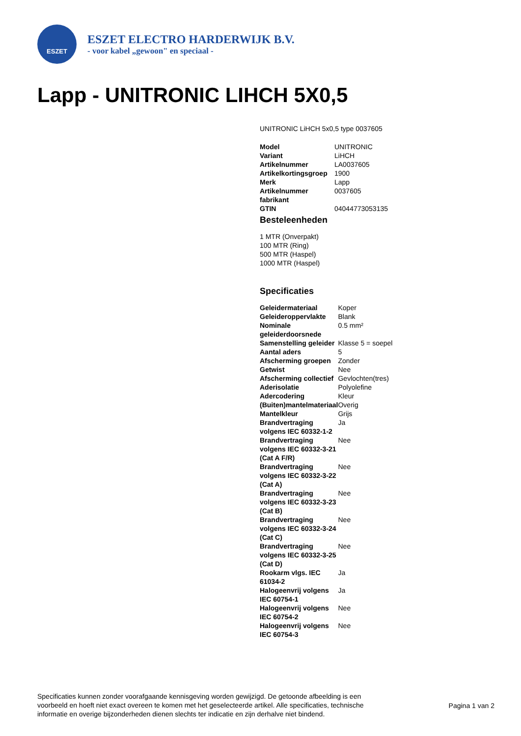ESZET
ESZET ELECTRO HARDERWIJK B.V.
- voor kabel „gewoon" en speciaal -
Lapp - UNITRONIC LIHCH 5X0,5
UNITRONIC LiHCH 5x0,5 type 0037605
| Model | UNITRONIC |
| Variant | LiHCH |
| Artikelnummer | LA0037605 |
| Artikelkortingsgroep | 1900 |
| Merk | Lapp |
| Artikelnummer fabrikant | 0037605 |
| GTIN | 04044773053135 |
Besteleenheden
1 MTR (Onverpakt)
100 MTR (Ring)
500 MTR (Haspel)
1000 MTR (Haspel)
Specificaties
| Geleidermateriaal | Koper |
| Geleideroppervlakte | Blank |
| Nominale geleiderdoorsnede | 0.5 mm² |
| Samenstelling geleider | Klasse 5 = soepel |
| Aantal aders | 5 |
| Afscherming groepen | Zonder |
| Getwist | Nee |
| Afscherming collectief | Gevlochten(tres) |
| Aderisolatie | Polyolefine |
| Adercodering | Kleur |
| (Buiten)mantelmateriaal | Overig |
| Mantelkleur | Grijs |
| Brandvertraging volgens IEC 60332-1-2 | Ja |
| Brandvertraging volgens IEC 60332-3-21 (Cat A F/R) | Nee |
| Brandvertraging volgens IEC 60332-3-22 (Cat A) | Nee |
| Brandvertraging volgens IEC 60332-3-23 (Cat B) | Nee |
| Brandvertraging volgens IEC 60332-3-24 (Cat C) | Nee |
| Brandvertraging volgens IEC 60332-3-25 (Cat D) | Nee |
| Rookarm vlgs. IEC 61034-2 | Ja |
| Halogeenvrij volgens IEC 60754-1 | Ja |
| Halogeenvrij volgens IEC 60754-2 | Nee |
| Halogeenvrij volgens IEC 60754-3 | Nee |
Specificaties kunnen zonder voorafgaande kennisgeving worden gewijzigd. De getoonde afbeelding is een voorbeeld en hoeft niet exact overeen te komen met het geselecteerde artikel. Alle specificaties, technische informatie en overige bijzonderheden dienen slechts ter indicatie en zijn derhalve niet bindend.
Pagina 1 van 2